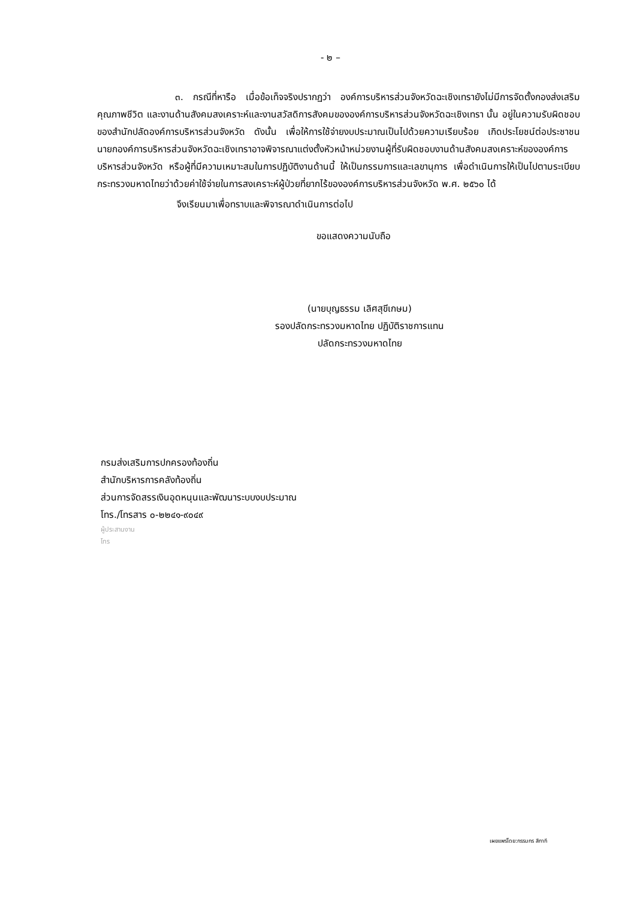- ๒ –
๓. กรณีที่หารือ เมื่อข้อเท็จจริงปรากฏว่า องค์การบริหารส่วนจังหวัดฉะเชิงเทรายังไม่มีการจัดตั้งกองส่งเสริมคุณภาพชีวิต และงานด้านสังคมสงเคราะห์และงานสวัสดิการสังคมขององค์การบริหารส่วนจังหวัดฉะเชิงเทรา นั้น อยู่ในความรับผิดชอบของสำนักปลัดองค์การบริหารส่วนจังหวัด ดังนั้น เพื่อให้การใช้จ่ายงบประมาณเป็นไปด้วยความเรียบร้อย เกิดประโยชน์ต่อประชาชน นายกองค์การบริหารส่วนจังหวัดฉะเชิงเทราอาจพิจารณาแต่งตั้งหัวหน้าหน่วยงานผู้ที่รับผิดชอบงานด้านสังคมสงเคราะห์ขององค์การบริหารส่วนจังหวัด หรือผู้ที่มีความเหมาะสมในการปฏิบัติงานด้านนี้ ให้เป็นกรรมการและเลขานุการ เพื่อดำเนินการให้เป็นไปตามระเบียบกระทรวงมหาดไทยว่าด้วยค่าใช้จ่ายในการสงเคราะห์ผู้ป่วยที่ยากไร้ขององค์การบริหารส่วนจังหวัด พ.ศ. ๒๕๖๐ ได้
จึงเรียนมาเพื่อทราบและพิจารณาดำเนินการต่อไป
ขอแสดงความนับถือ
(นายบุญธรรม เลิศสุขีเกษม)
รองปลัดกระทรวงมหาดไทย ปฏิบัติราชการแทน
ปลัดกระทรวงมหาดไทย
กรมส่งเสริมการปกครองท้องถิ่น
สำนักบริหารการคลังท้องถิ่น
ส่วนการจัดสรรเงินอุดหนุนและพัฒนาระบบงบประมาณ
โทร./โทรสาร ๐-๒๒๔๑-๙๐๔๙
ผู้ประสานงาน
โทร
เผยแพร่โดย:กรรมกร สีกากี